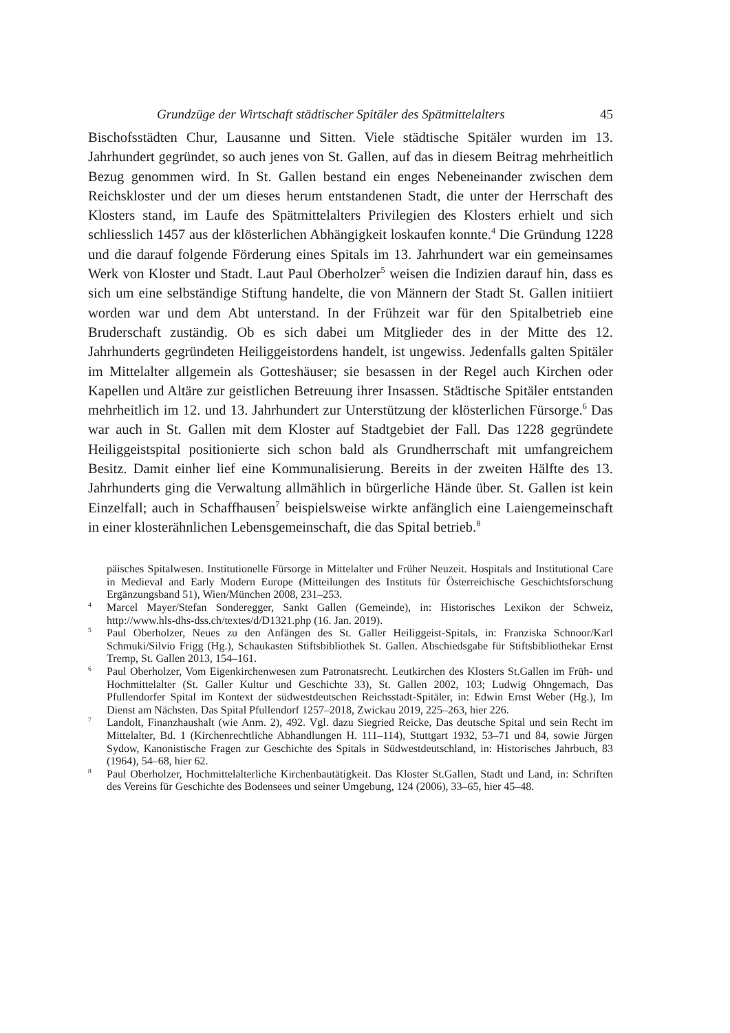Grundzüge der Wirtschaft städtischer Spitäler des Spätmittelalters 45
Bischofsstädten Chur, Lausanne und Sitten. Viele städtische Spitäler wurden im 13. Jahrhundert gegründet, so auch jenes von St. Gallen, auf das in diesem Beitrag mehrheitlich Bezug genommen wird. In St. Gallen bestand ein enges Nebeneinander zwischen dem Reichskloster und der um dieses herum entstandenen Stadt, die unter der Herrschaft des Klosters stand, im Laufe des Spätmittelalters Privilegien des Klosters erhielt und sich schliesslich 1457 aus der klösterlichen Abhängigkeit loskaufen konnte.<sup>4</sup> Die Gründung 1228 und die darauf folgende Förderung eines Spitals im 13. Jahrhundert war ein gemeinsames Werk von Kloster und Stadt. Laut Paul Oberholzer<sup>5</sup> weisen die Indizien darauf hin, dass es sich um eine selbständige Stiftung handelte, die von Männern der Stadt St. Gallen initiiert worden war und dem Abt unterstand. In der Frühzeit war für den Spitalbetrieb eine Bruderschaft zuständig. Ob es sich dabei um Mitglieder des in der Mitte des 12. Jahrhunderts gegründeten Heiliggeistordens handelt, ist ungewiss. Jedenfalls galten Spitäler im Mittelalter allgemein als Gotteshäuser; sie besassen in der Regel auch Kirchen oder Kapellen und Altäre zur geistlichen Betreuung ihrer Insassen. Städtische Spitäler entstanden mehrheitlich im 12. und 13. Jahrhundert zur Unterstützung der klösterlichen Fürsorge.<sup>6</sup> Das war auch in St. Gallen mit dem Kloster auf Stadtgebiet der Fall. Das 1228 gegründete Heiliggeistspital positionierte sich schon bald als Grundherrschaft mit umfangreichem Besitz. Damit einher lief eine Kommunalisierung. Bereits in der zweiten Hälfte des 13. Jahrhunderts ging die Verwaltung allmählich in bürgerliche Hände über. St. Gallen ist kein Einzelfall; auch in Schaffhausen<sup>7</sup> beispielsweise wirkte anfänglich eine Laiengemeinschaft in einer klosterähnlichen Lebensgemeinschaft, die das Spital betrieb.<sup>8</sup>
päisches Spitalwesen. Institutionelle Fürsorge in Mittelalter und Früher Neuzeit. Hospitals and Institutional Care in Medieval and Early Modern Europe (Mitteilungen des Instituts für Österreichische Geschichtsforschung Ergänzungsband 51), Wien/München 2008, 231–253.
<sup>4</sup> Marcel Mayer/Stefan Sonderegger, Sankt Gallen (Gemeinde), in: Historisches Lexikon der Schweiz, http://www.hls-dhs-dss.ch/textes/d/D1321.php (16. Jan. 2019).
<sup>5</sup> Paul Oberholzer, Neues zu den Anfängen des St. Galler Heiliggeist-Spitals, in: Franziska Schnoor/Karl Schmuki/Silvio Frigg (Hg.), Schaukasten Stiftsbibliothek St. Gallen. Abschiedsgabe für Stiftsbibliothekar Ernst Tremp, St. Gallen 2013, 154–161.
<sup>6</sup> Paul Oberholzer, Vom Eigenkirchenwesen zum Patronatsrecht. Leutkirchen des Klosters St.Gallen im Früh- und Hochmittelalter (St. Galler Kultur und Geschichte 33), St. Gallen 2002, 103; Ludwig Ohngemach, Das Pfullendorfer Spital im Kontext der südwestdeutschen Reichsstadt-Spitäler, in: Edwin Ernst Weber (Hg.), Im Dienst am Nächsten. Das Spital Pfullendorf 1257–2018, Zwickau 2019, 225–263, hier 226.
<sup>7</sup> Landolt, Finanzhaushalt (wie Anm. 2), 492. Vgl. dazu Siegried Reicke, Das deutsche Spital und sein Recht im Mittelalter, Bd. 1 (Kirchenrechtliche Abhandlungen H. 111–114), Stuttgart 1932, 53–71 und 84, sowie Jürgen Sydow, Kanonistische Fragen zur Geschichte des Spitals in Südwestdeutschland, in: Historisches Jahrbuch, 83 (1964), 54–68, hier 62.
<sup>8</sup> Paul Oberholzer, Hochmittelalterliche Kirchenbautätigkeit. Das Kloster St.Gallen, Stadt und Land, in: Schriften des Vereins für Geschichte des Bodensees und seiner Umgebung, 124 (2006), 33–65, hier 45–48.